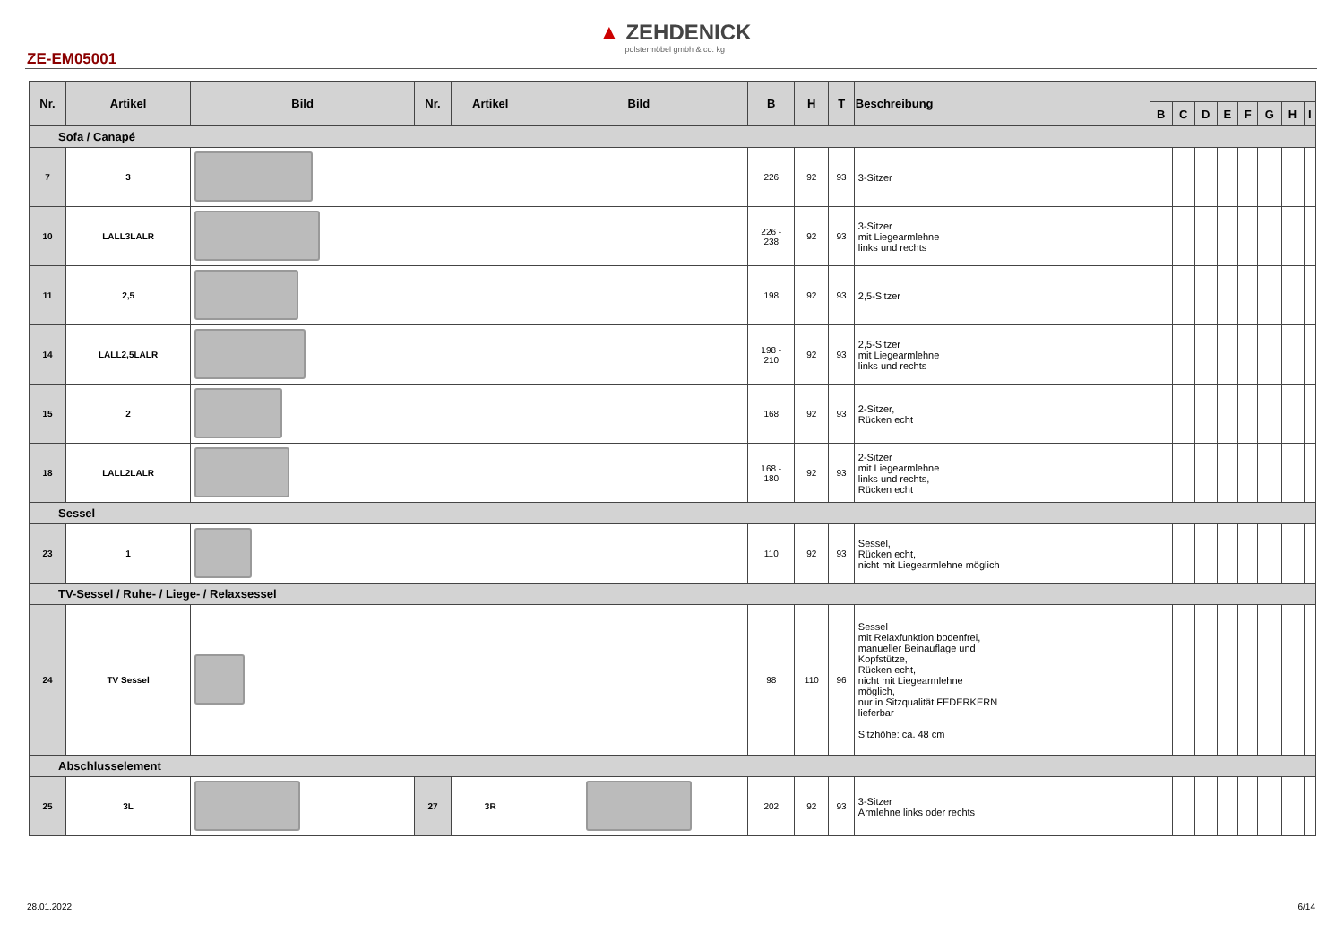▲ ZEHDENICK
polstermöbel gmbh & co. kg
ZE-EM05001
| Nr. | Artikel | Bild | Nr. | Artikel | Bild | B | H | T | Beschreibung | | | | | | | | |
| --- | --- | --- | --- | --- | --- | --- | --- | --- | --- | --- | --- | --- | --- | --- | --- | --- | --- |
| | | | | | | | | | | B | C | D | E | F | G | H | I |
| Sofa / Canapé | | | | | | | | | | | | | | | | | |
| 7 | 3 | | | | | 226 | 92 | 93 | 3-Sitzer | | | | | | | | |
| 10 | LALL3LALR | | | | | 226 - 238 | 92 | 93 | 3-Sitzer mit Liegearmlehne links und rechts | | | | | | | | |
| 11 | 2,5 | | | | | 198 | 92 | 93 | 2,5-Sitzer | | | | | | | | |
| 14 | LALL2,5LALR | | | | | 198 - 210 | 92 | 93 | 2,5-Sitzer mit Liegearmlehne links und rechts | | | | | | | | |
| 15 | 2 | | | | | 168 | 92 | 93 | 2-Sitzer, Rücken echt | | | | | | | | |
| 18 | LALL2LALR | | | | | 168 - 180 | 92 | 93 | 2-Sitzer mit Liegearmlehne links und rechts, Rücken echt | | | | | | | | |
| Sessel | | | | | | | | | | | | | | | | | |
| 23 | 1 | | | | | 110 | 92 | 93 | Sessel, Rücken echt, nicht mit Liegearmlehne möglich | | | | | | | | |
| TV-Sessel / Ruhe- / Liege- / Relaxsessel | | | | | | | | | | | | | | | | | |
| 24 | TV Sessel | | | | | 98 | 110 | 96 | Sessel mit Relaxfunktion bodenfrei, manueller Beinauflage und Kopfstütze, Rücken echt, nicht mit Liegearmlehne möglich, nur in Sitzqualität FEDERKERN lieferbar Sitzhöhe: ca. 48 cm | | | | | | | | |
| Abschlusselement | | | | | | | | | | | | | | | | | |
| 25 | 3L | | 27 | 3R | | 202 | 92 | 93 | 3-Sitzer Armlehne links oder rechts | | | | | | | | |
28.01.2022 6/14